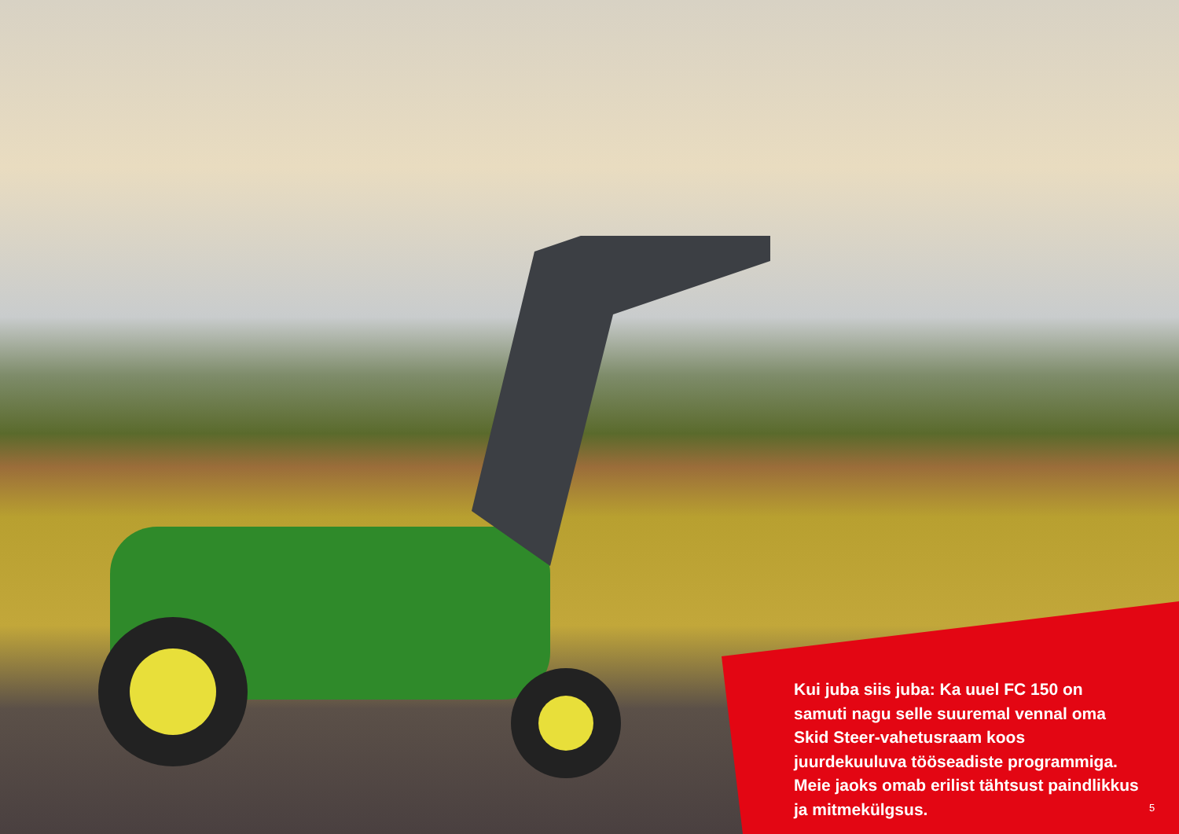Kui juba siis juba: Ka uuel FC 150 on samuti nagu selle suuremal vennal oma Skid Steer-vahetusraam koos juurdekuuluva tööseadiste programmiga. Meie jaoks omab erilist tähtsust paindlikkus ja mitmekülgsus.
5